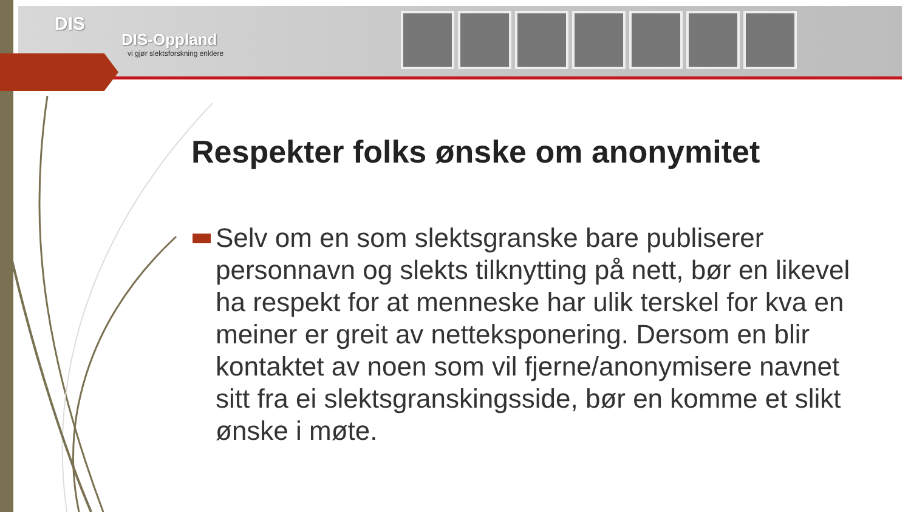DIS
DIS-Oppland
vi gjør slektsforskning enklere
Respekter folks ønske om anonymitet
Selv om en som slektsgranske bare publiserer personnavn og slekts tilknytting på nett, bør en likevel ha respekt for at menneske har ulik terskel for kva en meiner er greit av netteksponering. Dersom en blir kontaktet av noen som vil fjerne/anonymisere navnet sitt fra ei slektsgranskingsside, bør en komme et slikt ønske i møte.